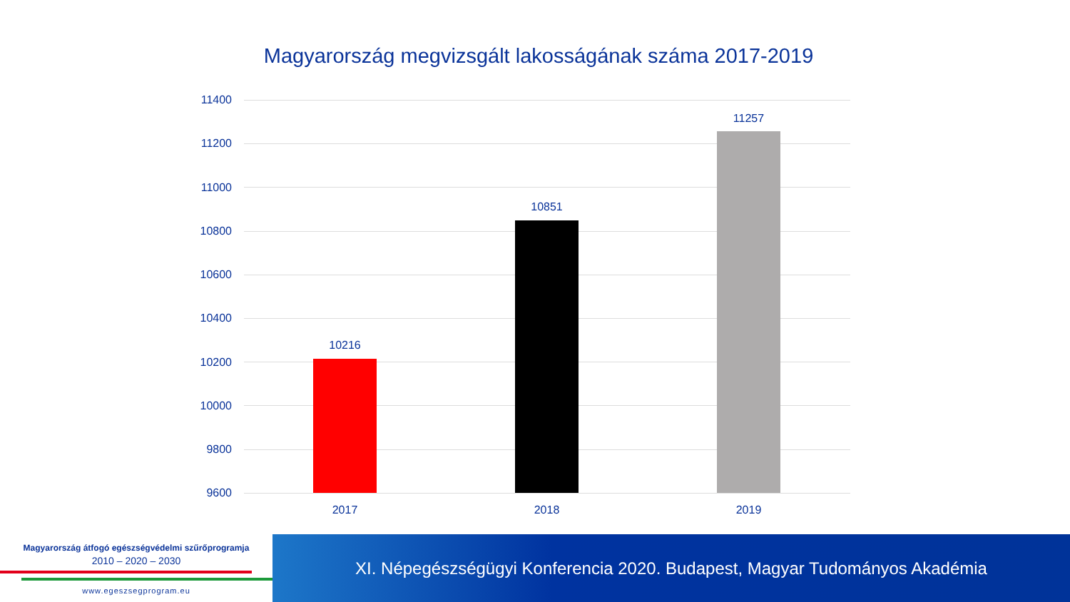Magyarország megvizsgált lakosságának száma 2017-2019
11400
11200
11000
10800
10600
10400
10200
10000
9800
9600
10216
10851
11257
2017 2018 2019
Magyarország átfogó egészségvédelmi szűrőprogramja
2010 – 2020 – 2030
www.egeszsegprogram.eu
XI. Népegészségügyi Konferencia 2020. Budapest, Magyar Tudományos Akadémia